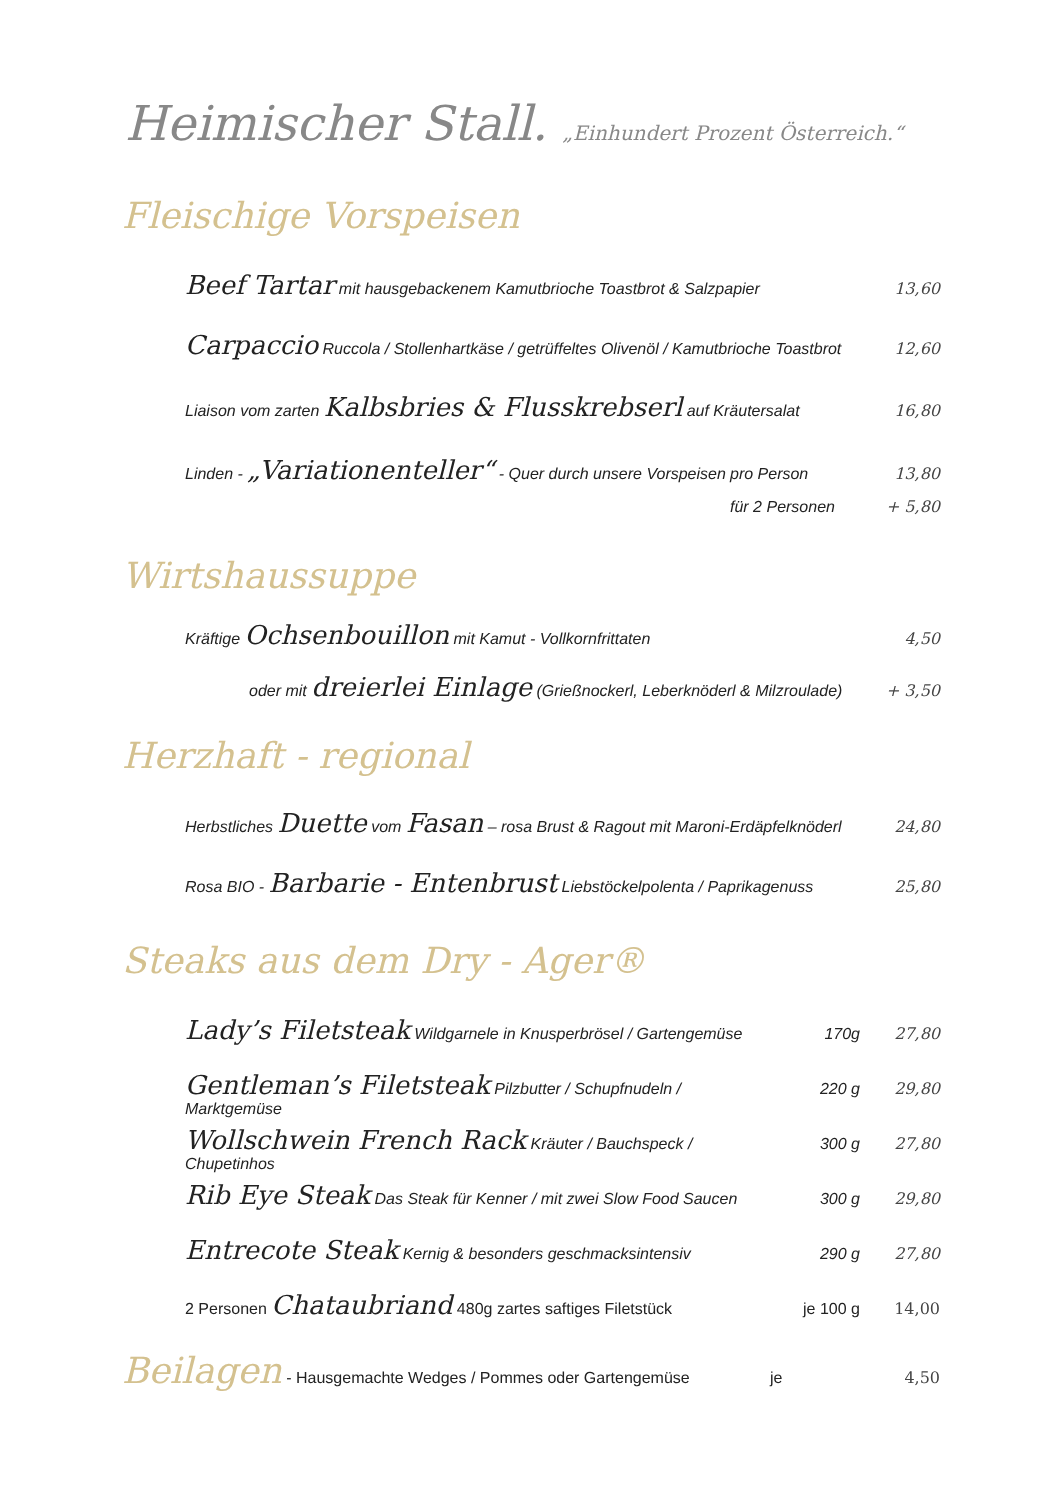Heimischer Stall. „Einhundert Prozent Österreich.“
Fleischige Vorspeisen
Beef Tartar mit hausgebackenem Kamutbrioche Toastbrot & Salzpapier 13,60
Carpaccio Ruccola / Stollenhartkäse / getrüffeltes Olivenöl / Kamutbrioche Toastbrot 12,60
Liaison vom zarten Kalbsbries & Flusskrebserl auf Kräutersalat 16,80
Linden - „Variationenteller“ - Quer durch unsere Vorspeisen pro Person 13,80
für 2 Personen + 5,80
Wirtshaussuppe
Kräftige Ochsenbouillon mit Kamut - Vollkornfrittaten 4,50
oder mit dreierlei Einlage (Grießnockerl, Leberknöderl & Milzroulade) + 3,50
Herzhaft - regional
Herbstliches Duette vom Fasan – rosa Brust & Ragout mit Maroni-Erdäpfelknöderl 24,80
Rosa BIO - Barbarie - Entenbrust Liebstöckelpolenta / Paprikagenuss 25,80
Steaks aus dem Dry - Ager®
Lady’s Filetsteak Wildgarnele in Knusperbrösel / Gartengemüse 170g 27,80
Gentleman’s Filetsteak Pilzbutter / Schupfnudeln / Marktgemüse 220 g 29,80
Wollschwein French Rack Kräuter / Bauchspeck / Chupetinhos 300 g 27,80
Rib Eye Steak Das Steak für Kenner / mit zwei Slow Food Saucen 300 g 29,80
Entrecote Steak Kernig & besonders geschmacksintensiv 290 g 27,80
2 Personen Chataubriand 480g zartes saftiges Filetstück je 100 g 14,00
Beilagen - Hausgemachte Wedges / Pommes oder Gartengemüse je 4,50